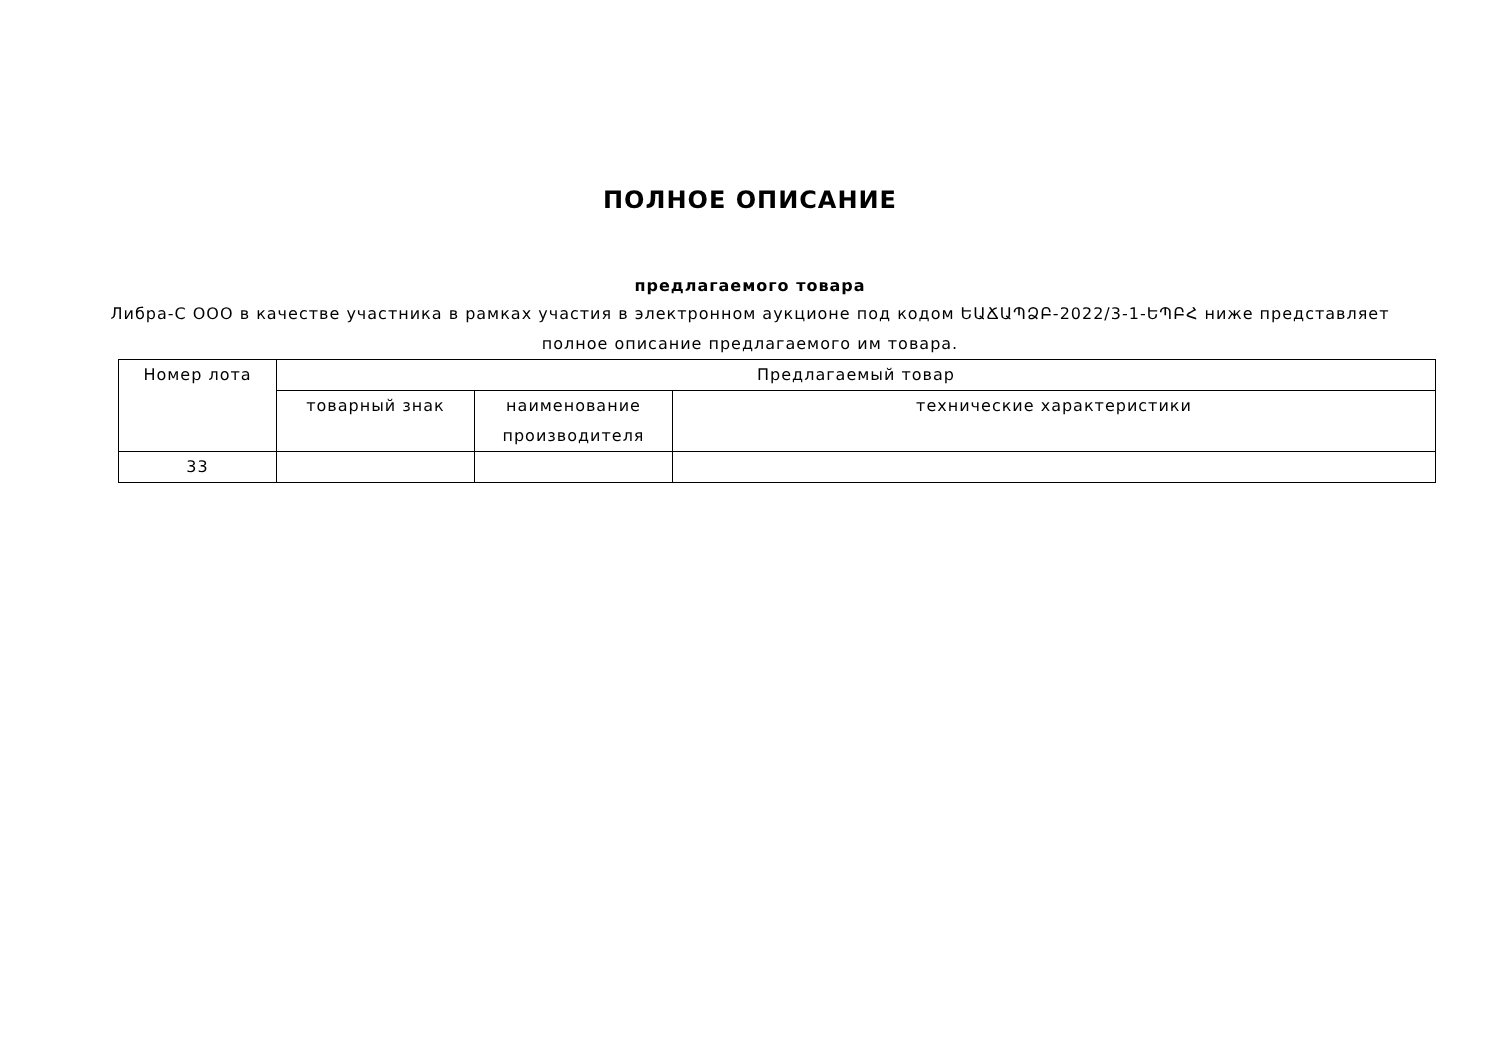ПОЛНОЕ ОПИСАНИЕ
предлагаемого товара
Либра-С ООО в качестве участника в рамках участия в электронном аукционе под кодом ԵԱՃԱՊՁԲ-2022/3-1-ԵՊԲՀ ниже представляет полное описание предлагаемого им товара.
| Номер лота | Предлагаемый товар | | |
| --- | --- | --- | --- |
| | товарный знак | наименование производителя | технические характеристики |
| 33 | | | |